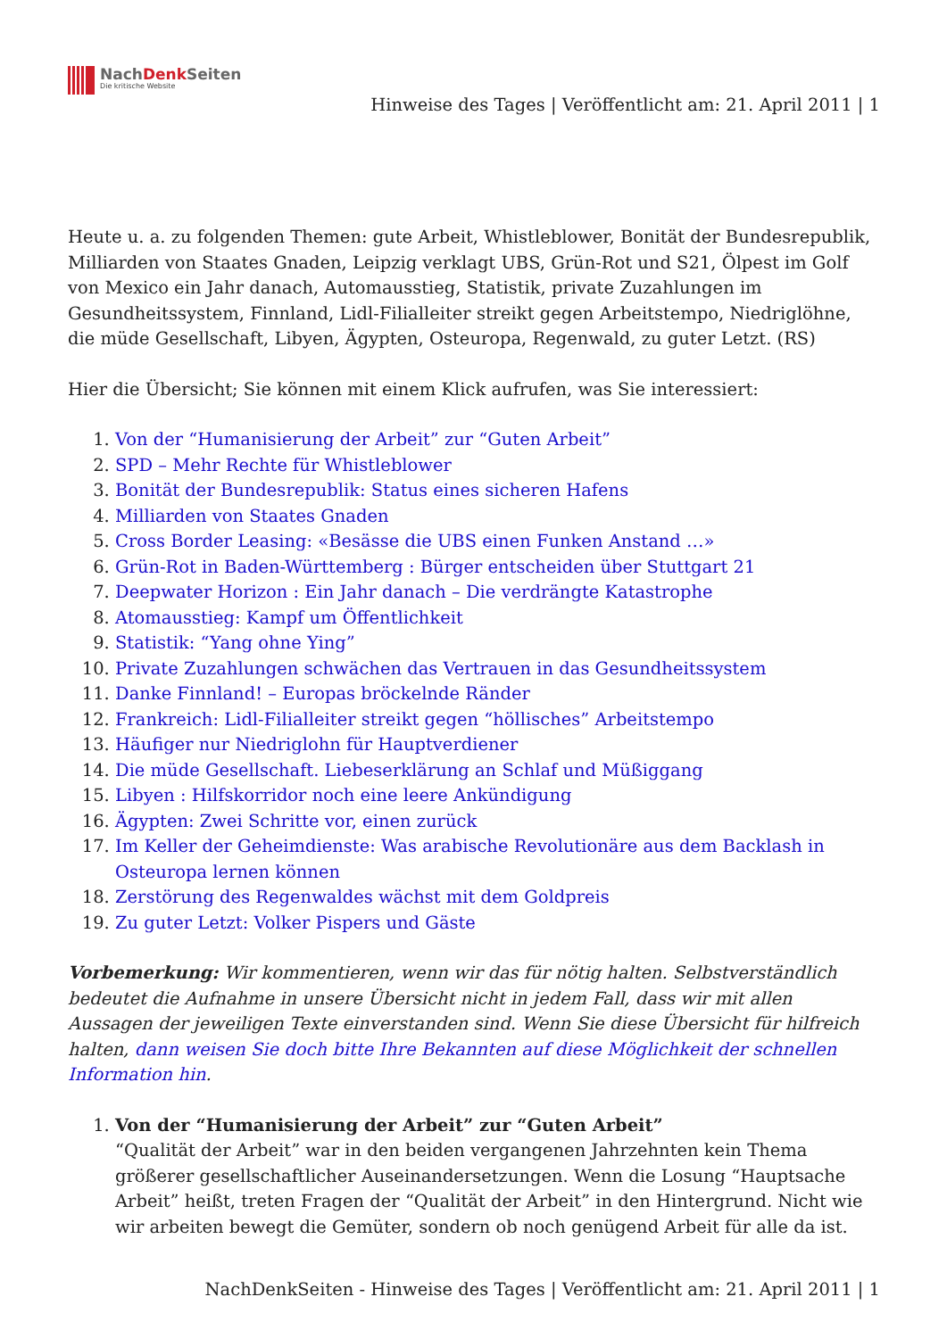NachDenk Seiten
Die kritische Website
Hinweise des Tages | Veröffentlicht am: 21. April 2011 | 1
Heute u. a. zu folgenden Themen: gute Arbeit, Whistleblower, Bonität der Bundesrepublik, Milliarden von Staates Gnaden, Leipzig verklagt UBS, Grün-Rot und S21, Ölpest im Golf von Mexico ein Jahr danach, Automausstieg, Statistik, private Zuzahlungen im Gesundheitssystem, Finnland, Lidl-Filialleiter streikt gegen Arbeitstempo, Niedriglöhne, die müde Gesellschaft, Libyen, Ägypten, Osteuropa, Regenwald, zu guter Letzt. (RS)
Hier die Übersicht; Sie können mit einem Klick aufrufen, was Sie interessiert:
1. Von der “Humanisierung der Arbeit” zur “Guten Arbeit”
2. SPD – Mehr Rechte für Whistleblower
3. Bonität der Bundesrepublik: Status eines sicheren Hafens
4. Milliarden von Staates Gnaden
5. Cross Border Leasing: «Besässe die UBS einen Funken Anstand …»
6. Grün-Rot in Baden-Württemberg : Bürger entscheiden über Stuttgart 21
7. Deepwater Horizon : Ein Jahr danach – Die verdrängte Katastrophe
8. Atomausstieg: Kampf um Öffentlichkeit
9. Statistik: “Yang ohne Ying”
10. Private Zuzahlungen schwächen das Vertrauen in das Gesundheitssystem
11. Danke Finnland! – Europas bröckelnde Ränder
12. Frankreich: Lidl-Filialleiter streikt gegen “höllisches” Arbeitstempo
13. Häufiger nur Niedriglohn für Hauptverdiener
14. Die müde Gesellschaft. Liebeserklärung an Schlaf und Müßiggang
15. Libyen : Hilfskorridor noch eine leere Ankündigung
16. Ägypten: Zwei Schritte vor, einen zurück
17. Im Keller der Geheimdienste: Was arabische Revolutionäre aus dem Backlash in Osteuropa lernen können
18. Zerstörung des Regenwaldes wächst mit dem Goldpreis
19. Zu guter Letzt: Volker Pispers und Gäste
Vorbemerkung: Wir kommentieren, wenn wir das für nötig halten. Selbstverständlich bedeutet die Aufnahme in unsere Übersicht nicht in jedem Fall, dass wir mit allen Aussagen der jeweiligen Texte einverstanden sind. Wenn Sie diese Übersicht für hilfreich halten, dann weisen Sie doch bitte Ihre Bekannten auf diese Möglichkeit der schnellen Information hin.
1. Von der “Humanisierung der Arbeit” zur “Guten Arbeit”
“Qualität der Arbeit” war in den beiden vergangenen Jahrzehnten kein Thema größerer gesellschaftlicher Auseinandersetzungen. Wenn die Losung “Hauptsache Arbeit” heißt, treten Fragen der “Qualität der Arbeit” in den Hintergrund. Nicht wie wir arbeiten bewegt die Gemüter, sondern ob noch genügend Arbeit für alle da ist.
NachDenkSeiten - Hinweise des Tages | Veröffentlicht am: 21. April 2011 | 1